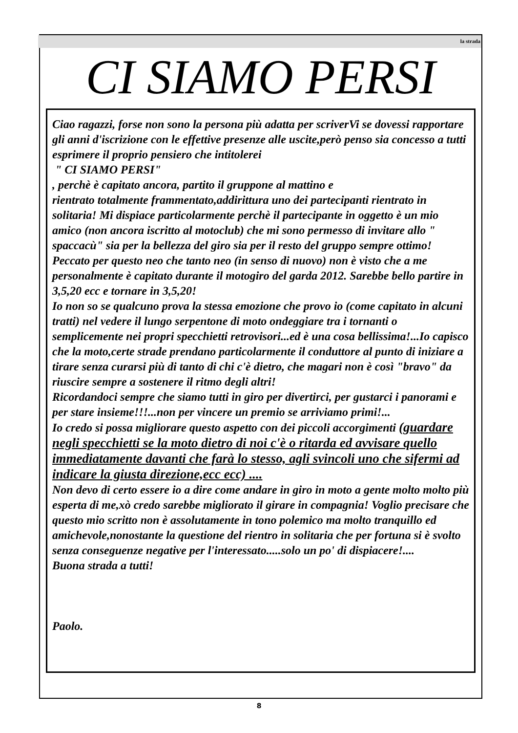la strada
CI SIAMO PERSI
Ciao ragazzi, forse non sono la persona più adatta per scriverVi se dovessi rapportare gli anni d'iscrizione con le effettive presenze alle uscite,però penso sia concesso a tutti esprimere il proprio pensiero che intitolerei
" CI SIAMO PERSI"
, perchè è capitato ancora, partito il gruppone al mattino e
rientrato totalmente frammentato,addirittura uno dei partecipanti rientrato in solitaria! Mi dispiace particolarmente perchè il partecipante in oggetto è un mio amico (non ancora iscritto al motoclub) che mi sono permesso di invitare allo " spaccacù" sia per la bellezza del giro sia per il resto del gruppo sempre ottimo! Peccato per questo neo che tanto neo (in senso di nuovo) non è visto che a me personalmente è capitato durante il motogiro del garda 2012. Sarebbe bello partire in 3,5,20 ecc e tornare in 3,5,20!
Io non so se qualcuno prova la stessa emozione che provo io (come capitato in alcuni tratti) nel vedere il lungo serpentone di moto ondeggiare tra i tornanti o semplicemente nei propri specchietti retrovisori...ed è una cosa bellissima!...Io capisco che la moto,certe strade prendano particolarmente il conduttore al punto di iniziare a tirare senza curarsi più di tanto di chi c'è dietro, che magari non è così "bravo" da riuscire sempre a sostenere il ritmo degli altri!
Ricordandoci sempre che siamo tutti in giro per divertirci, per gustarci i panorami e per stare insieme!!!...non per vincere un premio se arriviamo primi!...
Io credo si possa migliorare questo aspetto con dei piccoli accorgimenti (guardare negli specchietti se la moto dietro di noi c'è o ritarda ed avvisare quello immediatamente davanti che farà lo stesso, agli svincoli uno che sifermi ad indicare la giusta direzione,ecc ecc) ....
Non devo di certo essere io a dire come andare in giro in moto a gente molto molto più esperta di me,xò credo sarebbe migliorato il girare in compagnia! Voglio precisare che questo mio scritto non è assolutamente in tono polemico ma molto tranquillo ed amichevole,nonostante la questione del rientro in solitaria che per fortuna si è svolto senza conseguenze negative per l'interessato.....solo un po' di dispiacere!....
Buona strada a tutti!
Paolo.
8